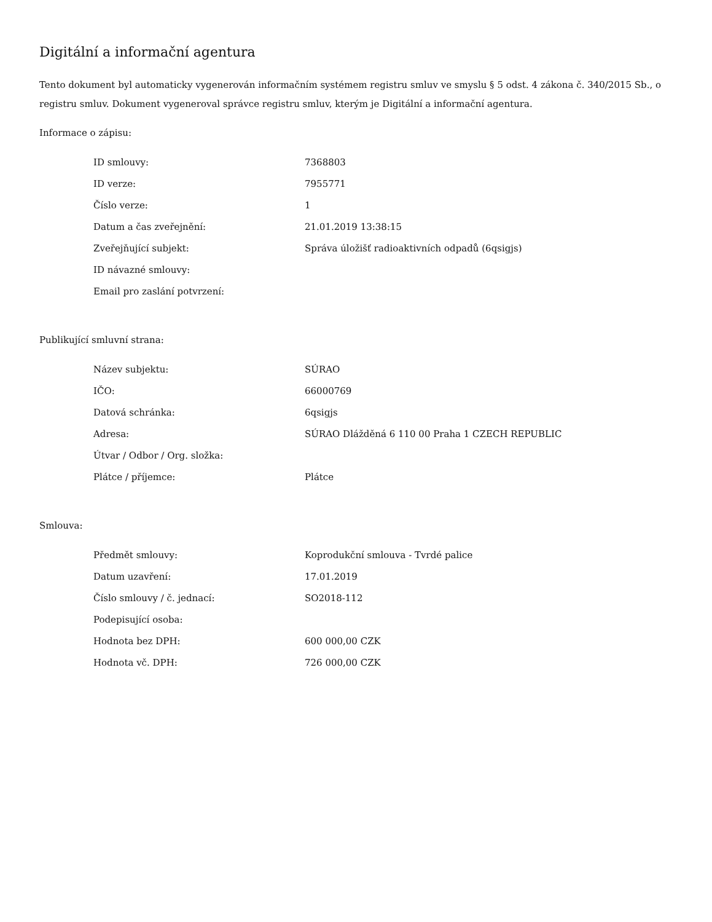Digitální a informační agentura
Tento dokument byl automaticky vygenerován informačním systémem registru smluv ve smyslu § 5 odst. 4 zákona č. 340/2015 Sb., o registru smluv. Dokument vygeneroval správce registru smluv, kterým je Digitální a informační agentura.
Informace o zápisu:
| ID smlouvy: | 7368803 |
| ID verze: | 7955771 |
| Číslo verze: | 1 |
| Datum a čas zveřejnění: | 21.01.2019 13:38:15 |
| Zveřejňující subjekt: | Správa úložišť radioaktivních odpadů (6qsigjs) |
| ID návazné smlouvy: | |
| Email pro zaslání potvrzení: | |
Publikující smluvní strana:
| Název subjektu: | SÚRAO |
| IČO: | 66000769 |
| Datová schránka: | 6qsigjs |
| Adresa: | SÚRAO Dlážděná 6 110 00 Praha 1 CZECH REPUBLIC |
| Útvar / Odbor / Org. složka: | |
| Plátce / příjemce: | Plátce |
Smlouva:
| Předmět smlouvy: | Koprodukční smlouva - Tvrdé palice |
| Datum uzavření: | 17.01.2019 |
| Číslo smlouvy / č. jednací: | SO2018-112 |
| Podepisující osoba: | |
| Hodnota bez DPH: | 600 000,00 CZK |
| Hodnota vč. DPH: | 726 000,00 CZK |